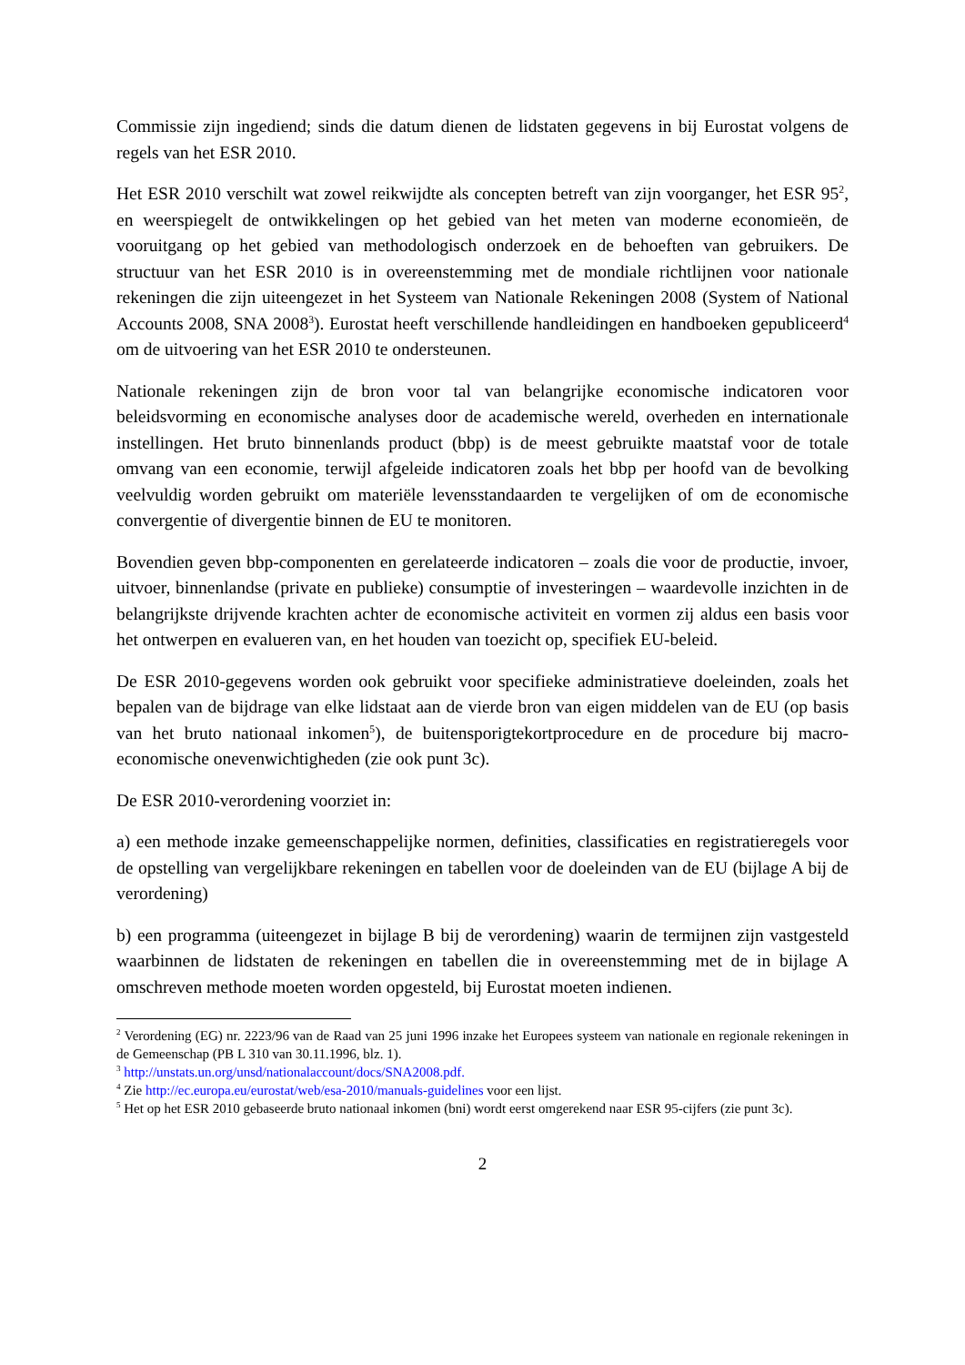Commissie zijn ingediend; sinds die datum dienen de lidstaten gegevens in bij Eurostat volgens de regels van het ESR 2010.
Het ESR 2010 verschilt wat zowel reikwijdte als concepten betreft van zijn voorganger, het ESR 95<sup>2</sup>, en weerspiegelt de ontwikkelingen op het gebied van het meten van moderne economieën, de vooruitgang op het gebied van methodologisch onderzoek en de behoeften van gebruikers. De structuur van het ESR 2010 is in overeenstemming met de mondiale richtlijnen voor nationale rekeningen die zijn uiteengezet in het Systeem van Nationale Rekeningen 2008 (System of National Accounts 2008, SNA 2008<sup>3</sup>). Eurostat heeft verschillende handleidingen en handboeken gepubliceerd<sup>4</sup> om de uitvoering van het ESR 2010 te ondersteunen.
Nationale rekeningen zijn de bron voor tal van belangrijke economische indicatoren voor beleidsvorming en economische analyses door de academische wereld, overheden en internationale instellingen. Het bruto binnenlands product (bbp) is de meest gebruikte maatstaf voor de totale omvang van een economie, terwijl afgeleide indicatoren zoals het bbp per hoofd van de bevolking veelvuldig worden gebruikt om materiële levensstandaarden te vergelijken of om de economische convergentie of divergentie binnen de EU te monitoren.
Bovendien geven bbp-componenten en gerelateerde indicatoren – zoals die voor de productie, invoer, uitvoer, binnenlandse (private en publieke) consumptie of investeringen – waardevolle inzichten in de belangrijkste drijvende krachten achter de economische activiteit en vormen zij aldus een basis voor het ontwerpen en evalueren van, en het houden van toezicht op, specifiek EU-beleid.
De ESR 2010-gegevens worden ook gebruikt voor specifieke administratieve doeleinden, zoals het bepalen van de bijdrage van elke lidstaat aan de vierde bron van eigen middelen van de EU (op basis van het bruto nationaal inkomen<sup>5</sup>), de buitensporigtekortprocedure en de procedure bij macro-economische onevenwichtigheden (zie ook punt 3c).
De ESR 2010-verordening voorziet in:
a) een methode inzake gemeenschappelijke normen, definities, classificaties en registratieregels voor de opstelling van vergelijkbare rekeningen en tabellen voor de doeleinden van de EU (bijlage A bij de verordening)
b) een programma (uiteengezet in bijlage B bij de verordening) waarin de termijnen zijn vastgesteld waarbinnen de lidstaten de rekeningen en tabellen die in overeenstemming met de in bijlage A omschreven methode moeten worden opgesteld, bij Eurostat moeten indienen.
<sup>2</sup> Verordening (EG) nr. 2223/96 van de Raad van 25 juni 1996 inzake het Europees systeem van nationale en regionale rekeningen in de Gemeenschap (PB L 310 van 30.11.1996, blz. 1).
<sup>3</sup> http://unstats.un.org/unsd/nationalaccount/docs/SNA2008.pdf.
<sup>4</sup> Zie http://ec.europa.eu/eurostat/web/esa-2010/manuals-guidelines voor een lijst.
<sup>5</sup> Het op het ESR 2010 gebaseerde bruto nationaal inkomen (bni) wordt eerst omgerekend naar ESR 95-cijfers (zie punt 3c).
2